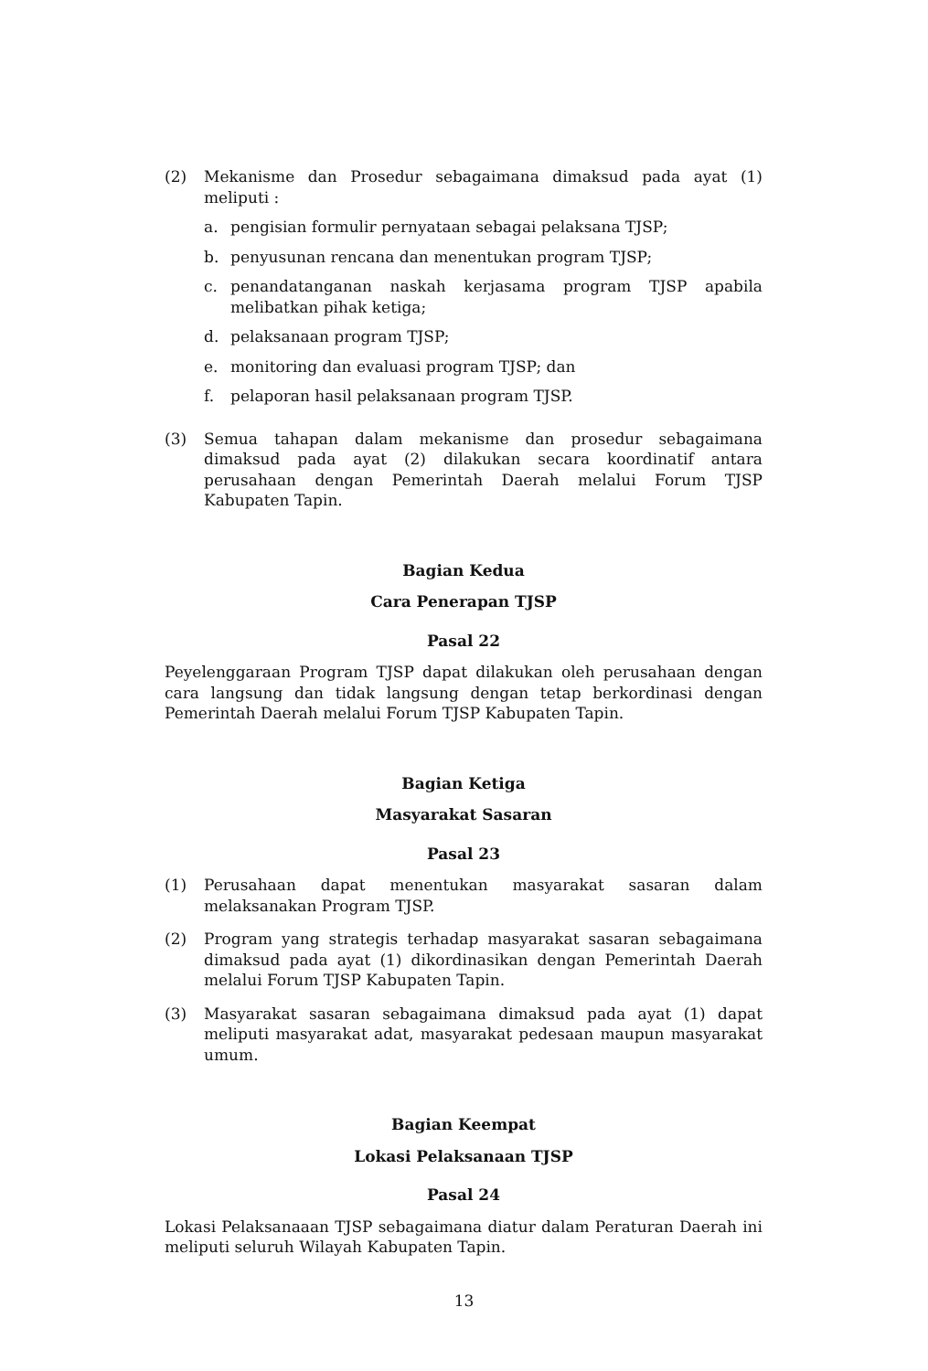(2) Mekanisme dan Prosedur sebagaimana dimaksud pada ayat (1) meliputi :
a. pengisian formulir pernyataan sebagai pelaksana TJSP;
b. penyusunan rencana dan menentukan program TJSP;
c. penandatanganan naskah kerjasama program TJSP apabila melibatkan pihak ketiga;
d. pelaksanaan program TJSP;
e. monitoring dan evaluasi program TJSP; dan
f. pelaporan hasil pelaksanaan program TJSP.
(3) Semua tahapan dalam mekanisme dan prosedur sebagaimana dimaksud pada ayat (2) dilakukan secara koordinatif antara perusahaan dengan Pemerintah Daerah melalui Forum TJSP Kabupaten Tapin.
Bagian Kedua
Cara Penerapan TJSP
Pasal 22
Peyelenggaraan Program TJSP dapat dilakukan oleh perusahaan dengan cara langsung dan tidak langsung dengan tetap berkordinasi dengan Pemerintah Daerah melalui Forum TJSP Kabupaten Tapin.
Bagian Ketiga
Masyarakat Sasaran
Pasal 23
(1) Perusahaan dapat menentukan masyarakat sasaran dalam melaksanakan Program TJSP.
(2) Program yang strategis terhadap masyarakat sasaran sebagaimana dimaksud pada ayat (1) dikordinasikan dengan Pemerintah Daerah melalui Forum TJSP Kabupaten Tapin.
(3) Masyarakat sasaran sebagaimana dimaksud pada ayat (1) dapat meliputi masyarakat adat, masyarakat pedesaan maupun masyarakat umum.
Bagian Keempat
Lokasi Pelaksanaan TJSP
Pasal 24
Lokasi Pelaksanaaan TJSP sebagaimana diatur dalam Peraturan Daerah ini meliputi seluruh Wilayah Kabupaten Tapin.
13